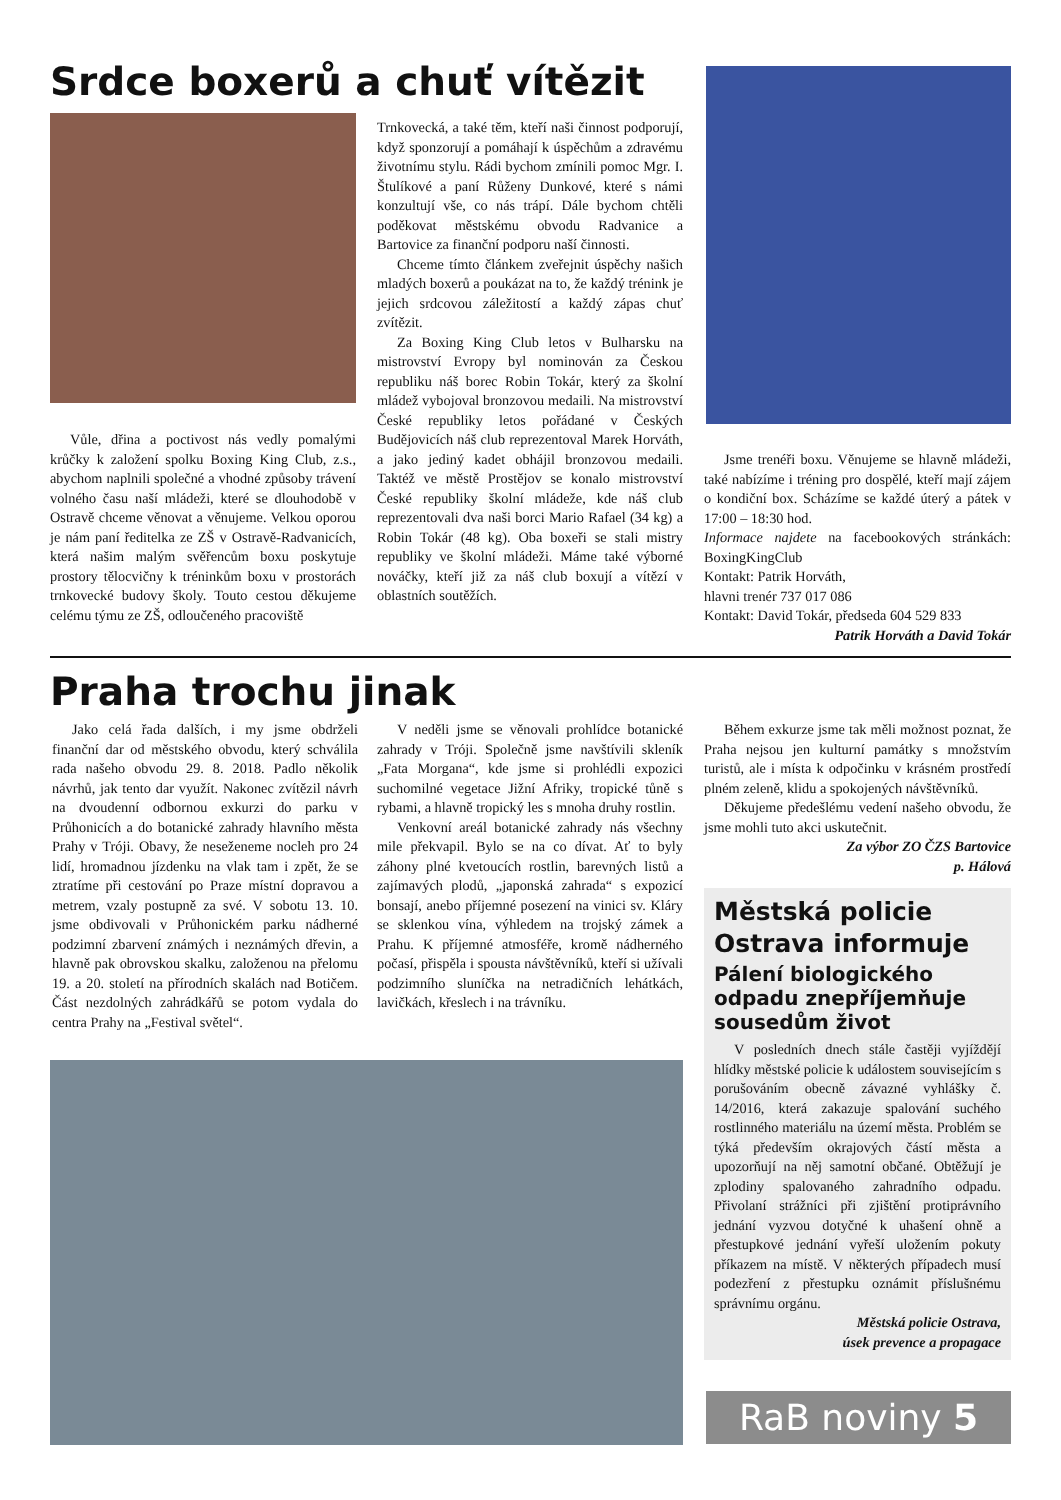Srdce boxerů a chuť vítězit
Vůle, dřina a poctivost nás vedly pomalými krůčky k založení spolku Boxing King Club, z.s., abychom naplnili společné a vhodné způsoby trávení volného času naší mládeži, které se dlouhodobě v Ostravě chceme věnovat a věnujeme. Velkou oporou je nám paní ředitelka ze ZŠ v Ostravě-Radvanicích, která našim malým svěřencům boxu poskytuje prostory tělocvičny k tréninkům boxu v prostorách trnkovecké budovy školy. Touto cestou děkujeme celému týmu ze ZŠ, odloučeného pracoviště
Trnkovecká, a také těm, kteří naši činnost podporují, když sponzorují a pomáhají k úspěchům a zdravému životnímu stylu. Rádi bychom zmínili pomoc Mgr. I. Štulíkové a paní Růženy Dunkové, které s námi konzultují vše, co nás trápí. Dále bychom chtěli poděkovat městskému obvodu Radvanice a Bartovice za finanční podporu naší činnosti.
Chceme tímto článkem zveřejnit úspěchy našich mladých boxerů a poukázat na to, že každý trénink je jejich srdcovou záležitostí a každý zápas chuť zvítězit.
Za Boxing King Club letos v Bulharsku na mistrovství Evropy byl nominován za Českou republiku náš borec Robin Tokár, který za školní mládež vybojoval bronzovou medaili. Na mistrovství České republiky letos pořádané v Českých Budějovicích náš club reprezentoval Marek Horváth, a jako jediný kadet obhájil bronzovou medaili. Taktéž ve městě Prostějov se konalo mistrovství České republiky školní mládeže, kde náš club reprezentovali dva naši borci Mario Rafael (34 kg) a Robin Tokár (48 kg). Oba boxeři se stali mistry republiky ve školní mládeži. Máme také výborné nováčky, kteří již za náš club boxují a vítězí v oblastních soutěžích.
Jsme trenéři boxu. Věnujeme se hlavně mládeži, také nabízíme i tréning pro dospělé, kteří mají zájem o kondiční box. Scházíme se každé úterý a pátek v 17:00 – 18:30 hod.
Informace najdete na facebookových stránkách: BoxingKingClub
Kontakt: Patrik Horváth,
hlavni trenér 737 017 086
Kontakt: David Tokár, předseda 604 529 833
Patrik Horváth a David Tokár
Praha trochu jinak
Jako celá řada dalších, i my jsme obdrželi finanční dar od městského obvodu, který schválila rada našeho obvodu 29. 8. 2018. Padlo několik návrhů, jak tento dar využít. Nakonec zvítězil návrh na dvoudenní odbornou exkurzi do parku v Průhonicích a do botanické zahrady hlavního města Prahy v Tróji. Obavy, že neseženeme nocleh pro 24 lidí, hromadnou jízdenku na vlak tam i zpět, že se ztratíme při cestování po Praze místní dopravou a metrem, vzaly postupně za své. V sobotu 13. 10. jsme obdivovali v Průhonickém parku nádherné podzimní zbarvení známých i neznámých dřevin, a hlavně pak obrovskou skalku, založenou na přelomu 19. a 20. století na přírodních skalách nad Botičem. Část nezdolných zahrádkářů se potom vydala do centra Prahy na „Festival světel“.
V neděli jsme se věnovali prohlídce botanické zahrady v Tróji. Společně jsme navštívili skleník „Fata Morgana“, kde jsme si prohlédli expozici suchomilné vegetace Jižní Afriky, tropické tůně s rybami, a hlavně tropický les s mnoha druhy rostlin.
Venkovní areál botanické zahrady nás všechny mile překvapil. Bylo se na co dívat. Ať to byly záhony plné kvetoucích rostlin, barevných listů a zajímavých plodů, „japonská zahrada“ s expozicí bonsají, anebo příjemné posezení na vinici sv. Kláry se sklenkou vína, výhledem na trojský zámek a Prahu. K příjemné atmosféře, kromě nádherného počasí, přispěla i spousta návštěvníků, kteří si užívali podzimního sluníčka na netradičních lehátkách, lavičkách, křeslech i na trávníku.
Během exkurze jsme tak měli možnost poznat, že Praha nejsou jen kulturní památky s množstvím turistů, ale i místa k odpočinku v krásném prostředí plném zeleně, klidu a spokojených návštěvníků.
Děkujeme předešlému vedení našeho obvodu, že jsme mohli tuto akci uskutečnit.
Za výbor ZO ČZS Bartovice
p. Hálová
Městská policie Ostrava informuje
Pálení biologického odpadu znepříjemňuje sousedům život
V posledních dnech stále častěji vyjíždějí hlídky městské policie k událostem souvisejícím s porušováním obecně závazné vyhlášky č. 14/2016, která zakazuje spalování suchého rostlinného materiálu na území města. Problém se týká především okrajových částí města a upozorňují na něj samotní občané. Obtěžují je zplodiny spalovaného zahradního odpadu. Přivolaní strážníci při zjištění protiprávního jednání vyzvou dotyčné k uhašení ohně a přestupkové jednání vyřeší uložením pokuty příkazem na místě. V některých případech musí podezření z přestupku oznámit příslušnému správnímu orgánu.
Městská policie Ostrava,
úsek prevence a propagace
RaB noviny 5